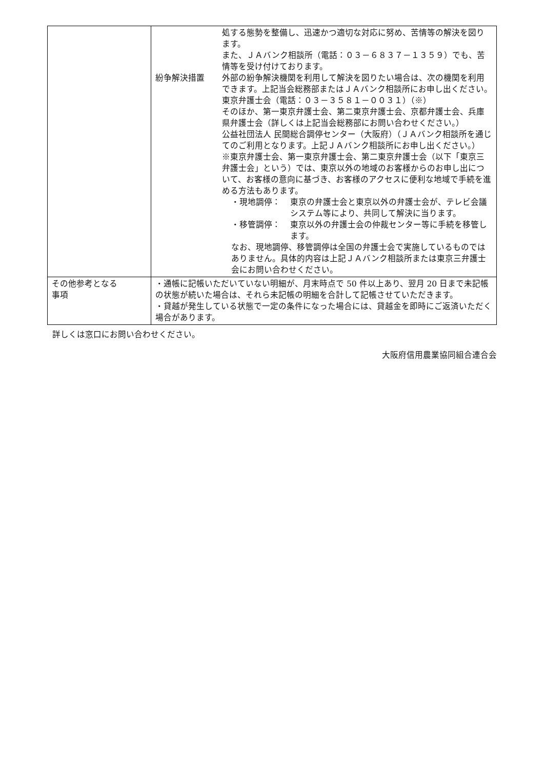| | 処する態勢を整備し、迅速かつ適切な対応に努め、苦情等の解決を図ります。 また、ＪＡバンク相談所（電話：０３－６８３７－１３５９）でも、苦情等を受け付けております。 紛争解決措置 外部の紛争解決機関を利用して解決を図りたい場合は、次の機関を利用できます。上記当会総務部またはＪＡバンク相談所にお申し出ください。 東京弁護士会（電話：０３－３５８１－００３１）（※） そのほか、第一東京弁護士会、第二東京弁護士会、京都弁護士会、兵庫県弁護士会（詳しくは上記当会総務部にお問い合わせください。） 公益社団法人 民間総合調停センター（大阪府）（ＪＡバンク相談所を通じてのご利用となります。上記ＪＡバンク相談所にお申し出ください。） ※東京弁護士会、第一東京弁護士会、第二東京弁護士会（以下「東京三弁護士会」という）では、東京以外の地域のお客様からのお申し出について、お客様の意向に基づき、お客様のアクセスに便利な地域で手続を進める方法もあります。 ・現地調停： 東京の弁護士会と東京以外の弁護士会が、テレビ会議システム等により、共同して解決に当ります。 ・移管調停： 東京以外の弁護士会の仲裁センター等に手続を移管します。 なお、現地調停、移管調停は全国の弁護士会で実施しているものではありません。具体的内容は上記ＪＡバンク相談所または東京三弁護士会にお問い合わせください。 |
| その他参考となる 事項 | ・通帳に記帳いただいていない明細が、月末時点で 50 件以上あり、翌月 20 日まで未記帳の状態が続いた場合は、それら未記帳の明細を合計して記帳させていただきます。 ・貸越が発生している状態で一定の条件になった場合には、貸越金を即時にご返済いただく場合があります。 |
詳しくは窓口にお問い合わせください。
大阪府信用農業協同組合連合会